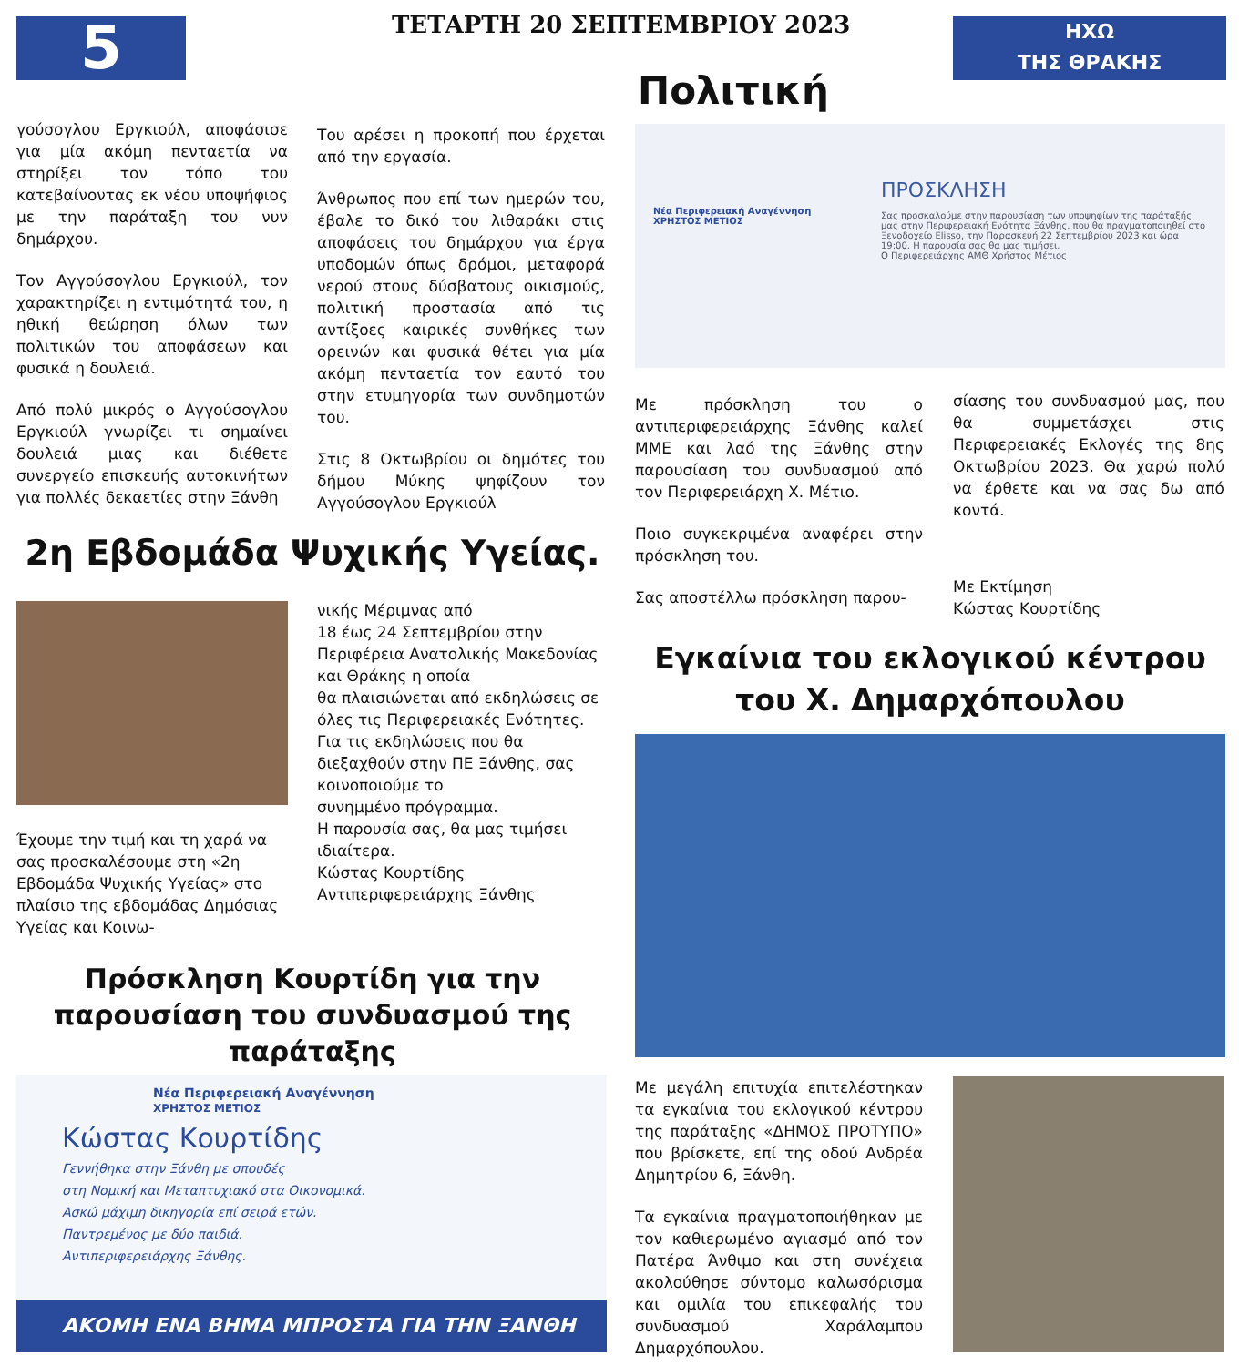5 ΤΕΤΑΡΤΗ 20 ΣΕΠΤΕΜΒΡΙΟΥ 2023
ΗΧΩ
ΤΗΣ ΘΡΑΚΗΣ
Πολιτική
γούσογλου Εργκιούλ, αποφάσισε για μία ακόμη πενταετία να στηρίξει τον τόπο του κατεβαίνοντας εκ νέου υποψήφιος με την παράταξη του νυν δημάρχου.
Τον Αγγούσογλου Εργκιούλ, τον χαρακτηρίζει η εντιμότητά του, η ηθική θεώρηση όλων των πολιτικών του αποφάσεων και φυσικά η δουλειά.
Από πολύ μικρός ο Αγγούσογλου Εργκιούλ γνωρίζει τι σημαίνει δουλειά μιας και διέθετε συνεργείο επισκευής αυτοκινήτων για πολλές δεκαετίες στην Ξάνθη
Του αρέσει η προκοπή που έρχεται από την εργασία.
Άνθρωπος που επί των ημερών του, έβαλε το δικό του λιθαράκι στις αποφάσεις του δημάρχου για έργα υποδομών όπως δρόμοι, μεταφορά νερού στους δύσβατους οικισμούς, πολιτική προστασία από τις αντίξοες καιρικές συνθήκες των ορεινών και φυσικά θέτει για μία ακόμη πενταετία τον εαυτό του στην ετυμηγορία των συνδημοτών του.
Στις 8 Οκτωβρίου οι δημότες του δήμου Μύκης ψηφίζουν τον Αγγούσογλου Εργκιούλ
ΠΡΟΣΚΛΗΣΗ
Σας προσκαλούμε στην παρουσίαση των υποψηφίων της παράταξής μας στην Περιφερειακή Ενότητα Ξάνθης, που θα πραγματοποιηθεί στο Ξενοδοχείο Elisso, την Παρασκευή 22 Σεπτεμβρίου 2023 και ώρα 19:00. Η παρουσία σας θα μας τιμήσει.
Ο Περιφερειάρχης ΑΜΘ Χρήστος Μέτιος
Νέα Περιφερειακή Αναγέννηση
ΧΡΗΣΤΟΣ ΜΕΤΙΟΣ
Με πρόσκληση του ο αντιπεριφερειάρχης Ξάνθης καλεί ΜΜΕ και λαό της Ξάνθης στην παρουσίαση του συνδυασμού από τον Περιφερειάρχη Χ. Μέτιο.
Ποιο συγκεκριμένα αναφέρει στην πρόσκληση του.
Σας αποστέλλω πρόσκληση παρου-
σίασης του συνδυασμού μας, που θα συμμετάσχει στις Περιφερειακές Εκλογές της 8ης Οκτωβρίου 2023. Θα χαρώ πολύ να έρθετε και να σας δω από κοντά.
Με Εκτίμηση
Κώστας Κουρτίδης
2η Εβδομάδα Ψυχικής Υγείας.
Έχουμε την τιμή και τη χαρά να σας προσκαλέσουμε στη «2η Εβδομάδα Ψυχικής Υγείας» στο πλαίσιο της εβδομάδας Δημόσιας Υγείας και Κοινω-
νικής Μέριμνας από
18 έως 24 Σεπτεμβρίου στην Περιφέρεια Ανατολικής Μακεδονίας και Θράκης η οποία
θα πλαισιώνεται από εκδηλώσεις σε όλες τις Περιφερειακές Ενότητες.
Για τις εκδηλώσεις που θα διεξαχθούν στην ΠΕ Ξάνθης, σας κοινοποιούμε το
συνημμένο πρόγραμμα.
Η παρουσία σας, θα μας τιμήσει ιδιαίτερα.
Κώστας Κουρτίδης
Αντιπεριφερειάρχης Ξάνθης
Πρόσκληση Κουρτίδη για την παρουσίαση του συνδυασμού της παράταξης
Νέα Περιφερειακή Αναγέννηση
ΧΡΗΣΤΟΣ ΜΕΤΙΟΣ
Κώστας Κουρτίδης
Γεννήθηκα στην Ξάνθη με σπουδές
στη Νομική και Μεταπτυχιακό στα Οικονομικά.
Ασκώ μάχιμη δικηγορία επί σειρά ετών.
Παντρεμένος με δύο παιδιά.
Αντιπεριφερειάρχης Ξάνθης.
ΑΚΟΜΗ ΕΝΑ ΒΗΜΑ ΜΠΡΟΣΤΑ ΓΙΑ ΤΗΝ ΞΑΝΘΗ
Εγκαίνια του εκλογικού κέντρου του Χ. Δημαρχόπουλου
Με μεγάλη επιτυχία επιτελέστηκαν τα εγκαίνια του εκλογικού κέντρου της παράταξης «ΔΗΜΟΣ ΠΡΟΤΥΠΟ» που βρίσκετε, επί της οδού Ανδρέα Δημητρίου 6, Ξάνθη.
Τα εγκαίνια πραγματοποιήθηκαν με τον καθιερωμένο αγιασμό από τον Πατέρα Άνθιμο και στη συνέχεια ακολούθησε σύντομο καλωσόρισμα και ομιλία του επικεφαλής του συνδυασμού Χαράλαμπου Δημαρχόπουλου.